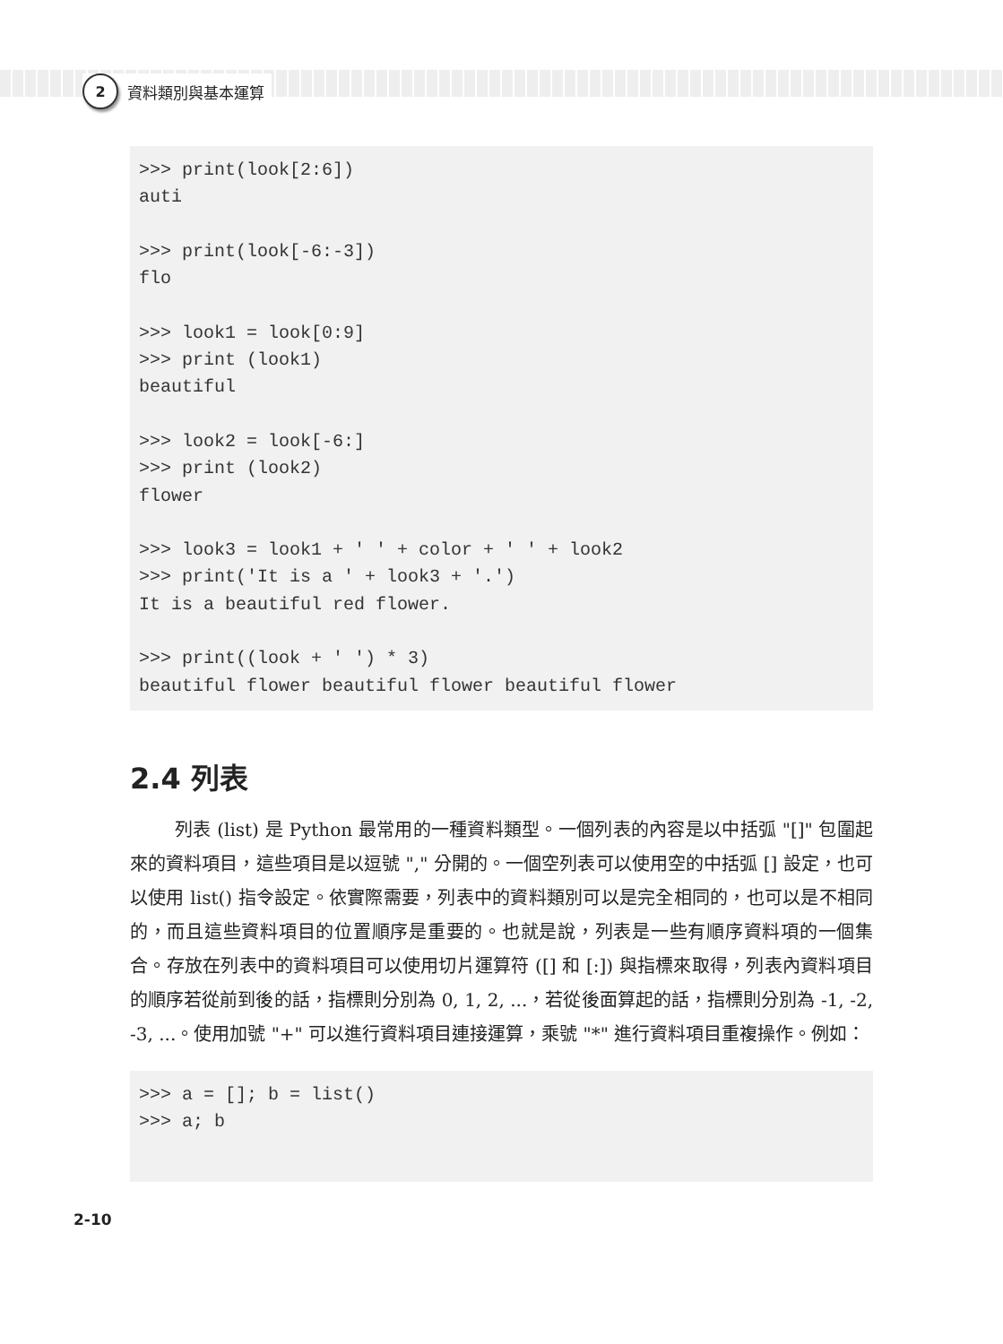2 資料類別與基本運算
>>> print(look[2:6])
auti

>>> print(look[-6:-3])
flo

>>> look1 = look[0:9]
>>> print (look1)
beautiful

>>> look2 = look[-6:]
>>> print (look2)
flower

>>> look3 = look1 + ' ' + color + ' ' + look2
>>> print('It is a ' + look3 + '.')
It is a beautiful red flower.

>>> print((look + ' ') * 3)
beautiful flower beautiful flower beautiful flower
2.4 列表
列表 (list) 是 Python 最常用的一種資料類型。一個列表的內容是以中括弧 "[]" 包圍起來的資料項目，這些項目是以逗號 "," 分開的。一個空列表可以使用空的中括弧 [] 設定，也可以使用 list() 指令設定。依實際需要，列表中的資料類別可以是完全相同的，也可以是不相同的，而且這些資料項目的位置順序是重要的。也就是說，列表是一些有順序資料項的一個集合。存放在列表中的資料項目可以使用切片運算符 ([] 和 [:]) 與指標來取得，列表內資料項目的順序若從前到後的話，指標則分別為 0, 1, 2, ...，若從後面算起的話，指標則分別為 -1, -2, -3, ...。使用加號 "+" 可以進行資料項目連接運算，乘號 "*" 進行資料項目重複操作。例如：
>>> a = []; b = list()
>>> a; b
2-10